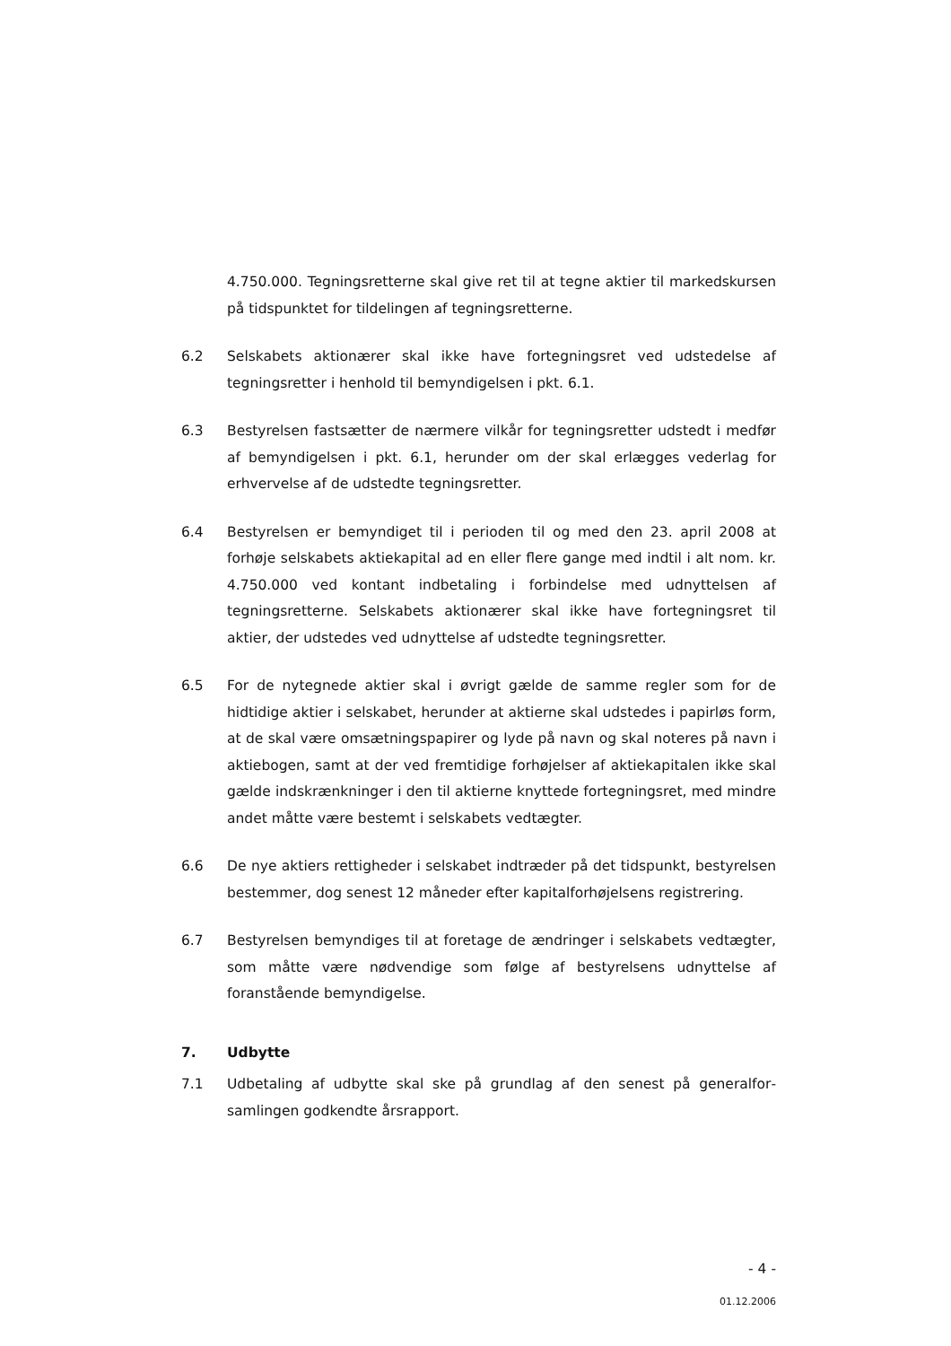4.750.000. Tegningsretterne skal give ret til at tegne aktier til markeds­kursen på tidspunktet for tildelingen af tegningsretterne.
6.2 Selskabets aktionærer skal ikke have fortegningsret ved udstedelse af tegningsretter i henhold til bemyndigelsen i pkt. 6.1.
6.3 Bestyrelsen fastsætter de nærmere vilkår for tegningsretter udstedt i medfør af bemyndigelsen i pkt. 6.1, herunder om der skal erlægges ve­derlag for erhvervelse af de udstedte tegningsretter.
6.4 Bestyrelsen er bemyndiget til i perioden til og med den 23. april 2008 at forhøje selskabets aktiekapital ad en eller flere gange med indtil i alt nom. kr. 4.750.000 ved kontant indbetaling i forbindelse med udnyttelsen af tegningsretterne. Selskabets aktionærer skal ikke have fortegningsret til aktier, der udstedes ved udnyttelse af udstedte tegningsretter.
6.5 For de nytegnede aktier skal i øvrigt gælde de samme regler som for de hidtidige aktier i selskabet, herunder at aktierne skal udstedes i papirløs form, at de skal være omsætningspapirer og lyde på navn og skal noteres på navn i aktiebogen, samt at der ved fremtidige forhøjelser af aktiekapi­talen ikke skal gælde indskrænkninger i den til aktierne knyttede forteg­ningsret, med mindre andet måtte være bestemt i selskabets vedtægter.
6.6 De nye aktiers rettigheder i selskabet indtræder på det tidspunkt, besty­relsen bestemmer, dog senest 12 måneder efter kapitalforhøjelsens regi­strering.
6.7 Bestyrelsen bemyndiges til at foretage de ændringer i selskabets vedtæg­ter, som måtte være nødvendige som følge af bestyrelsens udnyttelse af foranstående bemyndigelse.
7. Udbytte
7.1 Udbetaling af udbytte skal ske på grundlag af den senest på generalfor­samlingen godkendte årsrapport.
- 4 -
01.12.2006